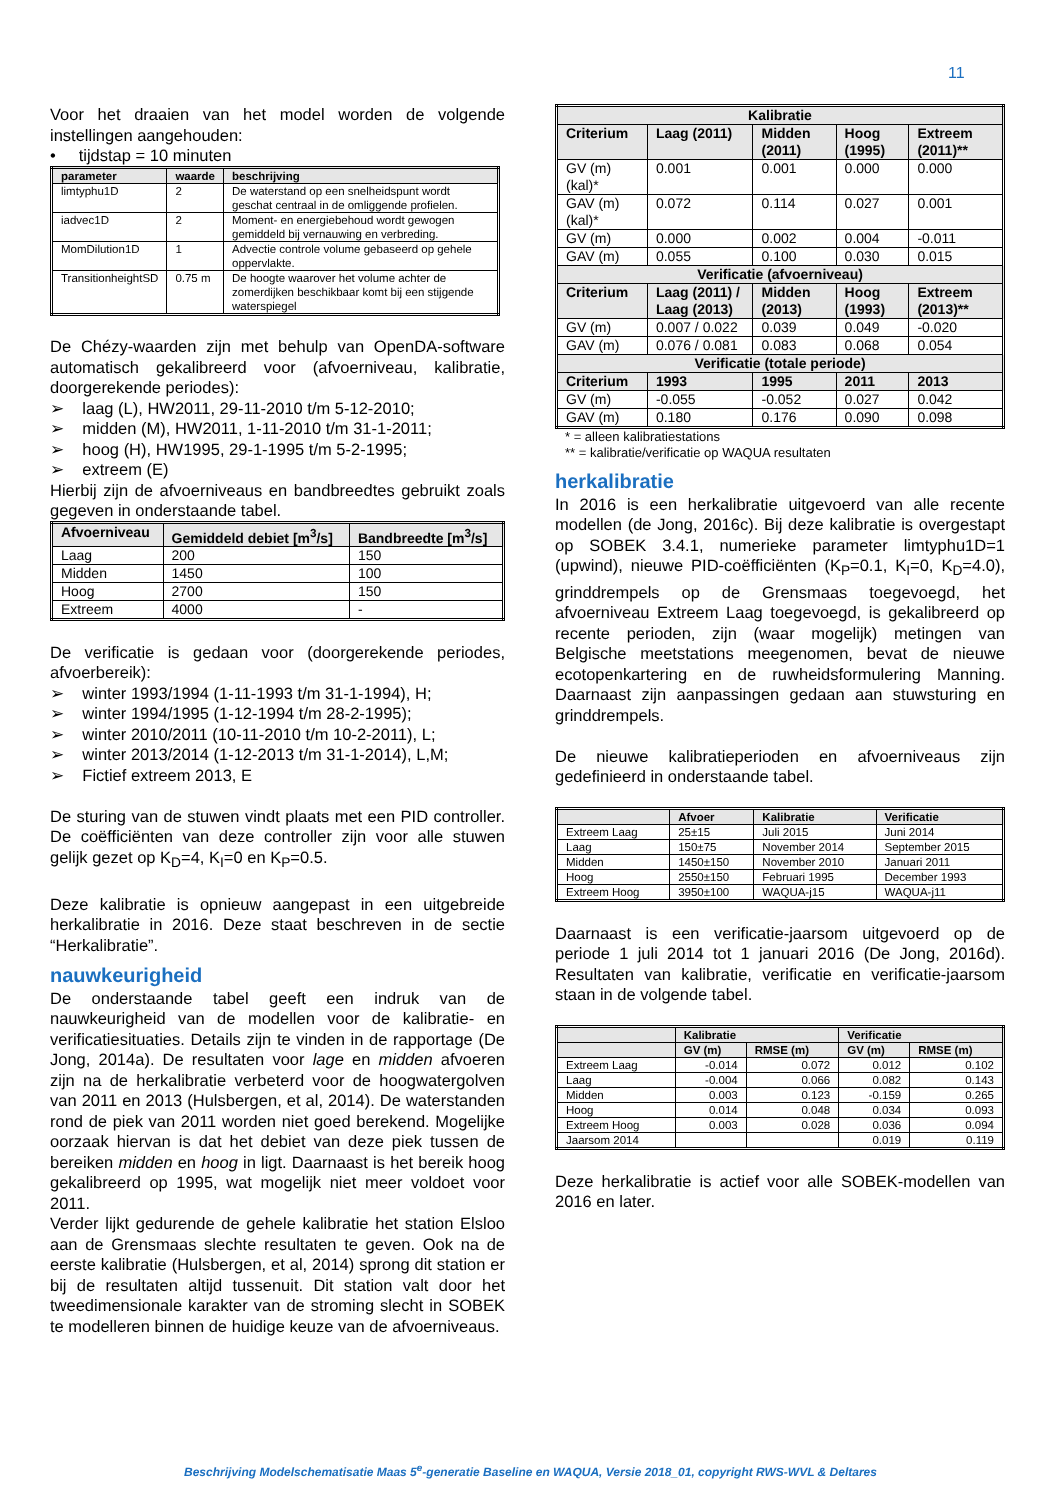11
Voor het draaien van het model worden de volgende instellingen aangehouden:
• tijdstap = 10 minuten
| parameter | waarde | beschrijving |
| --- | --- | --- |
| limtyphu1D | 2 | De waterstand op een snelheidspunt wordt geschat centraal in de omliggende profielen. |
| iadvec1D | 2 | Moment- en energiebehoud wordt gewogen gemiddeld bij vernauwing en verbreding. |
| MomDilution1D | 1 | Advectie controle volume gebaseerd op gehele oppervlakte. |
| TransitionheightSD | 0.75 m | De hoogte waarover het volume achter de zomerdijken beschikbaar komt bij een stijgende waterspiegel |
De Chézy-waarden zijn met behulp van OpenDA-software automatisch gekalibreerd voor (afvoerniveau, kalibratie, doorgerekende periodes):
➢ laag (L), HW2011, 29-11-2010 t/m 5-12-2010;
➢ midden (M), HW2011, 1-11-2010 t/m 31-1-2011;
➢ hoog (H), HW1995, 29-1-1995 t/m 5-2-1995;
➢ extreem (E)
Hierbij zijn de afvoerniveaus en bandbreedtes gebruikt zoals gegeven in onderstaande tabel.
| Afvoerniveau | Gemiddeld debiet [m<sup>3</sup>/s] | Bandbreedte [m<sup>3</sup>/s] |
| --- | --- | --- |
| Laag | 200 | 150 |
| Midden | 1450 | 100 |
| Hoog | 2700 | 150 |
| Extreem | 4000 | - |
De verificatie is gedaan voor (doorgerekende periodes, afvoerbereik):
➢ winter 1993/1994 (1-11-1993 t/m 31-1-1994), H;
➢ winter 1994/1995 (1-12-1994 t/m 28-2-1995);
➢ winter 2010/2011 (10-11-2010 t/m 10-2-2011), L;
➢ winter 2013/2014 (1-12-2013 t/m 31-1-2014), L,M;
➢ Fictief extreem 2013, E
De sturing van de stuwen vindt plaats met een PID controller. De coëfficiënten van deze controller zijn voor alle stuwen gelijk gezet op K<sub>D</sub>=4, K<sub>I</sub>=0 en K<sub>P</sub>=0.5.
Deze kalibratie is opnieuw aangepast in een uitgebreide herkalibratie in 2016. Deze staat beschreven in de sectie “Herkalibratie”.
nauwkeurigheid
De onderstaande tabel geeft een indruk van de nauwkeurigheid van de modellen voor de kalibratie- en verificatiesituaties. Details zijn te vinden in de rapportage (De Jong, 2014a). De resultaten voor lage en midden afvoeren zijn na de herkalibratie verbeterd voor de hoogwatergolven van 2011 en 2013 (Hulsbergen, et al, 2014). De waterstanden rond de piek van 2011 worden niet goed berekend. Mogelijke oorzaak hiervan is dat het debiet van deze piek tussen de bereiken midden en hoog in ligt. Daarnaast is het bereik hoog gekalibreerd op 1995, wat mogelijk niet meer voldoet voor 2011.
Verder lijkt gedurende de gehele kalibratie het station Elsloo aan de Grensmaas slechte resultaten te geven. Ook na de eerste kalibratie (Hulsbergen, et al, 2014) sprong dit station er bij de resultaten altijd tussenuit. Dit station valt door het tweedimensionale karakter van de stroming slecht in SOBEK te modelleren binnen de huidige keuze van de afvoerniveaus.
| Kalibratie | | | | |
| --- | --- | --- | --- | --- |
| Criterium | Laag (2011) | Midden (2011) | Hoog (1995) | Extreem (2011)** |
| GV (m) (kal)* | 0.001 | 0.001 | 0.000 | 0.000 |
| GAV (m) (kal)* | 0.072 | 0.114 | 0.027 | 0.001 |
| GV (m) | 0.000 | 0.002 | 0.004 | -0.011 |
| GAV (m) | 0.055 | 0.100 | 0.030 | 0.015 |
| Verificatie (afvoerniveau) | | | | |
| Criterium | Laag (2011) / Laag (2013) | Midden (2013) | Hoog (1993) | Extreem (2013)** |
| GV (m) | 0.007 / 0.022 | 0.039 | 0.049 | -0.020 |
| GAV (m) | 0.076 / 0.081 | 0.083 | 0.068 | 0.054 |
| Verificatie (totale periode) | | | | |
| Criterium | 1993 | 1995 | 2011 | 2013 |
| GV (m) | -0.055 | -0.052 | 0.027 | 0.042 |
| GAV (m) | 0.180 | 0.176 | 0.090 | 0.098 |
* = alleen kalibratiestations
** = kalibratie/verificatie op WAQUA resultaten
herkalibratie
In 2016 is een herkalibratie uitgevoerd van alle recente modellen (de Jong, 2016c). Bij deze kalibratie is overgestapt op SOBEK 3.4.1, numerieke parameter limtyphu1D=1 (upwind), nieuwe PID-coëfficiënten (K<sub>P</sub>=0.1, K<sub>I</sub>=0, K<sub>D</sub>=4.0), grinddrempels op de Grensmaas toegevoegd, het afvoerniveau Extreem Laag toegevoegd, is gekalibreerd op recente perioden, zijn (waar mogelijk) metingen van Belgische meetstations meegenomen, bevat de nieuwe ecotopenkartering en de ruwheidsformulering Manning. Daarnaast zijn aanpassingen gedaan aan stuwsturing en grinddrempels.
De nieuwe kalibratieperioden en afvoerniveaus zijn gedefinieerd in onderstaande tabel.
| | Afvoer | Kalibratie | Verificatie |
| --- | --- | --- | --- |
| Extreem Laag | 25±15 | Juli 2015 | Juni 2014 |
| Laag | 150±75 | November 2014 | September 2015 |
| Midden | 1450±150 | November 2010 | Januari 2011 |
| Hoog | 2550±150 | Februari 1995 | December 1993 |
| Extreem Hoog | 3950±100 | WAQUA-j15 | WAQUA-j11 |
Daarnaast is een verificatie-jaarsom uitgevoerd op de periode 1 juli 2014 tot 1 januari 2016 (De Jong, 2016d). Resultaten van kalibratie, verificatie en verificatie-jaarsom staan in de volgende tabel.
| | Kalibratie | | Verificatie | |
| --- | --- | --- | --- | --- |
| | GV (m) | RMSE (m) | GV (m) | RMSE (m) |
| Extreem Laag | -0.014 | 0.072 | 0.012 | 0.102 |
| Laag | -0.004 | 0.066 | 0.082 | 0.143 |
| Midden | 0.003 | 0.123 | -0.159 | 0.265 |
| Hoog | 0.014 | 0.048 | 0.034 | 0.093 |
| Extreem Hoog | 0.003 | 0.028 | 0.036 | 0.094 |
| Jaarsom 2014 | | | 0.019 | 0.119 |
Deze herkalibratie is actief voor alle SOBEK-modellen van 2016 en later.
Beschrijving Modelschematisatie Maas 5<sup>e</sup>-generatie Baseline en WAQUA, Versie 2018_01, copyright RWS-WVL & Deltares